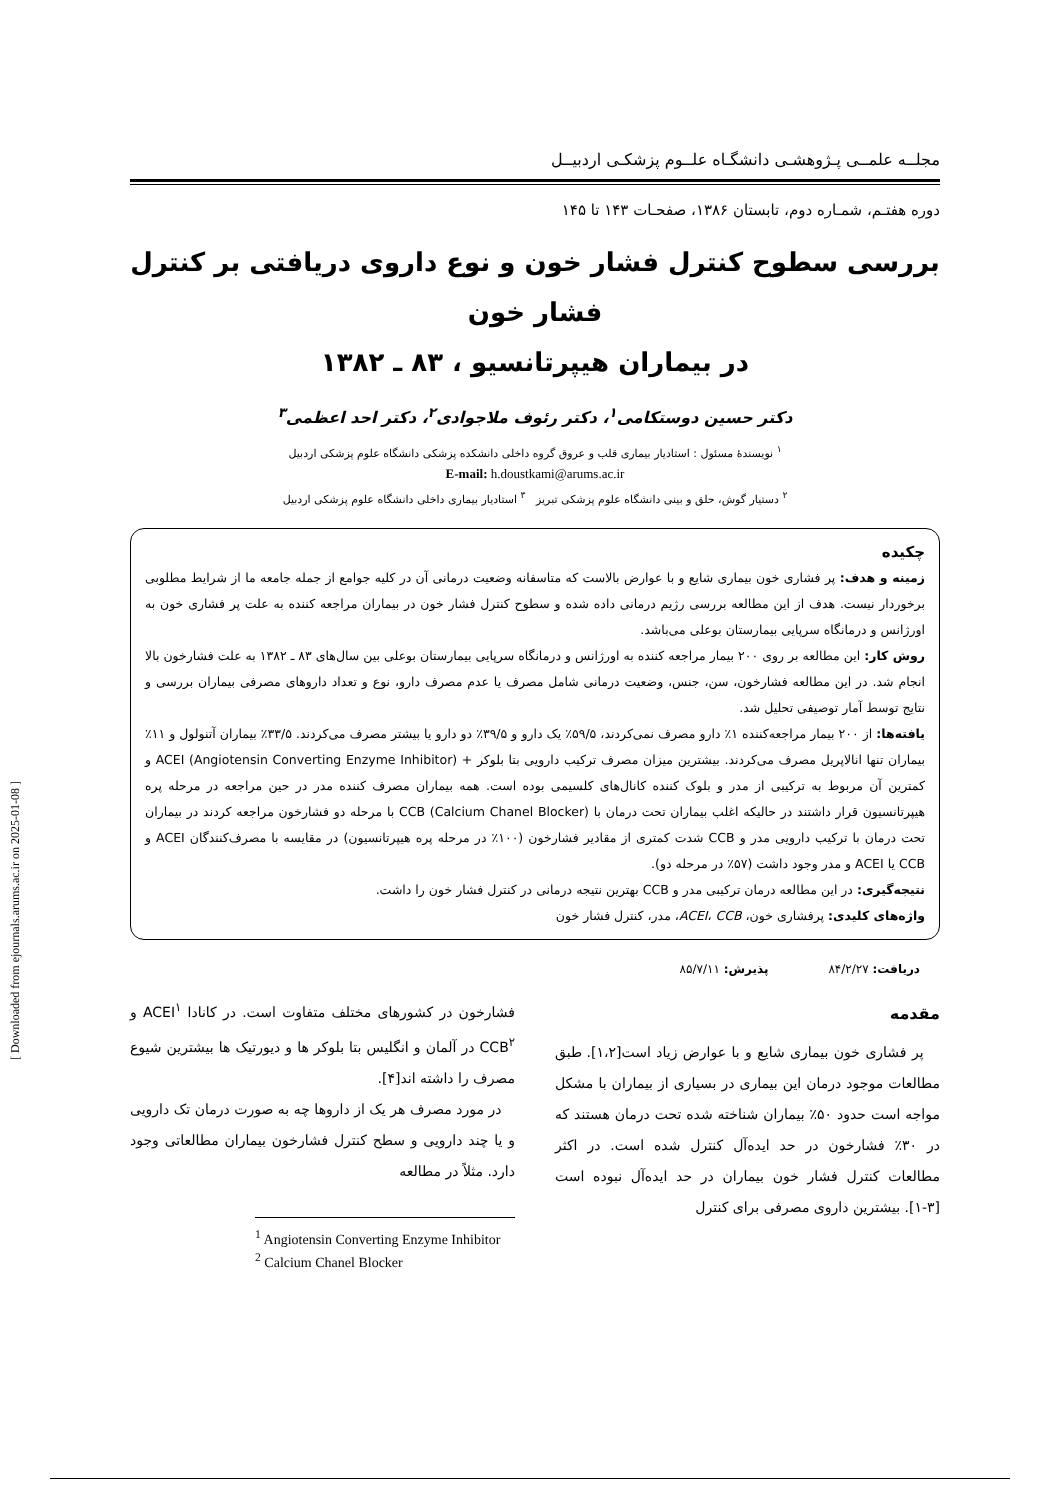مجلــه علمــی پـژوهشـی دانشگـاه علــوم پزشکـی اردبیــل
دوره هفتـم، شمـاره دوم، تابستان ۱۳۸۶، صفحـات ۱۴۳ تا ۱۴۵
بررسی سطوح کنترل فشار خون و نوع داروی دریافتی بر کنترل فشار خون
در بیماران هیپرتانسیو ، ۸۳ ـ ۱۳۸۲
دکتر حسین دوستکامی<sup>۱</sup>، دکتر رئوف ملاجوادی<sup>۲</sup>، دکتر احد اعظمی<sup>۳</sup>
<sup>۱</sup> نویسندهٔ مسئول : استادیار بیماری قلب و عروق گروه داخلی دانشکده پزشکی دانشگاه علوم پزشکی اردبیل
E-mail: h.doustkami@arums.ac.ir
<sup>۲</sup> دستیار گوش، حلق و بینی دانشگاه علوم پزشکی تبریز <sup>۳</sup> استادیار بیماری داخلی دانشگاه علوم پزشکی اردبیل
چکیده
زمینه و هدف: پر فشاری خون بیماری شایع و با عوارض بالاست که متاسفانه وضعیت درمانی آن در کلیه جوامع از جمله جامعه ما از شرایط مطلوبی برخوردار نیست. هدف از این مطالعه بررسی رژیم درمانی داده شده و سطوح کنترل فشار خون در بیماران مراجعه کننده به علت پر فشاری خون به اورژانس و درمانگاه سرپایی بیمارستان بوعلی می‌باشد.
روش کار: این مطالعه بر روی ۲۰۰ بیمار مراجعه کننده به اورژانس و درمانگاه سرپایی بیمارستان بوعلی بین سال‌های ۸۳ ـ ۱۳۸۲ به علت فشارخون بالا انجام شد. در این مطالعه فشارخون، سن، جنس، وضعیت درمانی شامل مصرف یا عدم مصرف دارو، نوع و تعداد داروهای مصرفی بیماران بررسی و نتایج توسط آمار توصیفی تحلیل شد.
یافته‌ها: از ۲۰۰ بیمار مراجعه‌کننده ۱٪ دارو مصرف نمی‌کردند، ۵۹/۵٪ یک دارو و ۳۹/۵٪ دو دارو یا بیشتر مصرف می‌کردند. ۳۳/۵٪ بیماران آتنولول و ۱۱٪ بیماران تنها انالاپریل مصرف می‌کردند. بیشترین میزان مصرف ترکیب دارویی بتا بلوکر + ACEI (Angiotensin Converting Enzyme Inhibitor) و کمترین آن مربوط به ترکیبی از مدر و بلوک کننده کانال‌های کلسیمی بوده است. همه بیماران مصرف کننده مدر در حین مراجعه در مرحله پره هیپرتانسیون قرار داشتند در حالیکه اغلب بیماران تحت درمان با CCB (Calcium Chanel Blocker) با مرحله دو فشارخون مراجعه کردند در بیماران تحت درمان با ترکیب دارویی مدر و CCB شدت کمتری از مقادیر فشارخون (۱۰۰٪ در مرحله پره هیپرتانسیون) در مقایسه با مصرف‌کنندگان ACEI و CCB یا ACEI و مدر وجود داشت (۵۷٪ در مرحله دو).
نتیجه‌گیری: در این مطالعه درمان ترکیبی مدر و CCB بهترین نتیجه درمانی در کنترل فشار خون را داشت.
واژه‌های کلیدی: پرفشاری خون، ACEI، CCB، مدر، کنترل فشار خون
دریافت: ۸۴/۲/۲۷ پذیرش: ۸۵/۷/۱۱
مقدمه
پر فشاری خون بیماری شایع و با عوارض زیاد است[۱،۲]. طبق مطالعات موجود درمان این بیماری در بسیاری از بیماران با مشکل مواجه است حدود ۵۰٪ بیماران شناخته شده تحت درمان هستند که در ۳۰٪ فشارخون در حد ایده‌آل کنترل شده است. در اکثر مطالعات کنترل فشار خون بیماران در حد ایده‌آل نبوده است [۳-۱]. بیشترین داروی مصرفی برای کنترل
فشارخون در کشورهای مختلف متفاوت است. در کانادا ACEI<sup>۱</sup> و CCB<sup>۲</sup> در آلمان و انگلیس بتا بلوکر ها و دیورتیک ها بیشترین شیوع مصرف را داشته اند[۴].
در مورد مصرف هر یک از داروها چه به صورت درمان تک دارویی و یا چند دارویی و سطح کنترل فشارخون بیماران مطالعاتی وجود دارد. مثلاً در مطالعه
<sup>1</sup> Angiotensin Converting Enzyme Inhibitor
<sup>2</sup> Calcium Chanel Blocker
[ Downloaded from ejournals.arums.ac.ir on 2025-01-08 ]